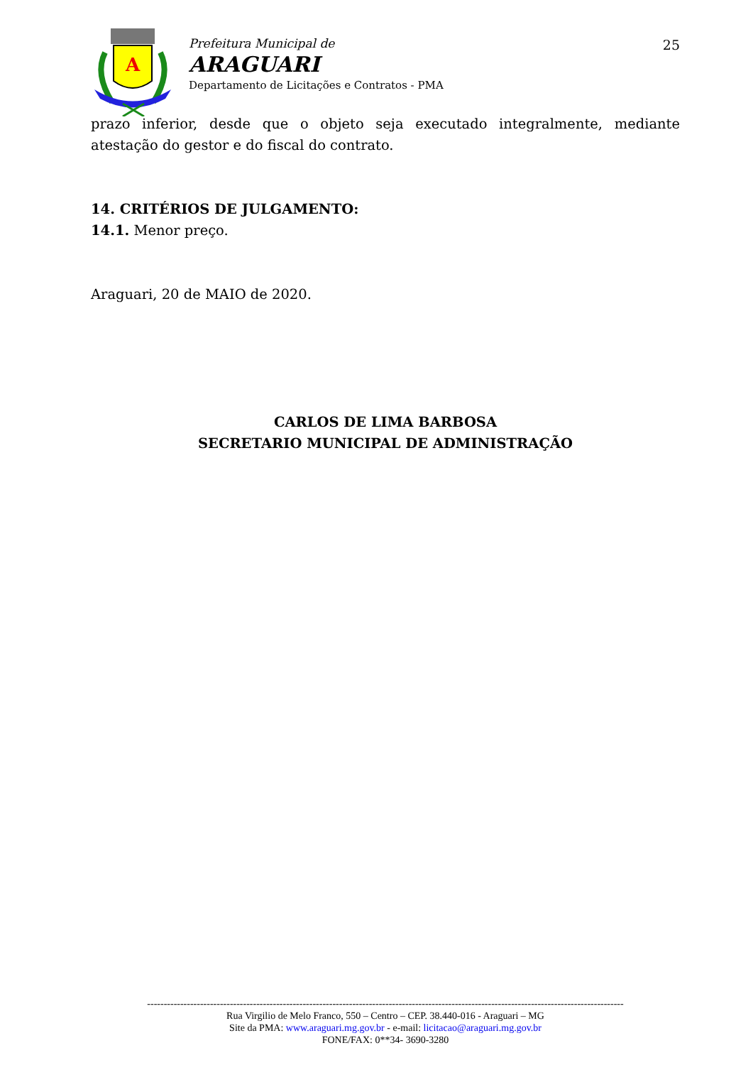A
Prefeitura Municipal de
ARAGUARI
Departamento de Licitações e Contratos - PMA
25
prazo inferior, desde que o objeto seja executado integralmente, mediante
atestação do gestor e do fiscal do contrato.
14. CRITÉRIOS DE JULGAMENTO:
14.1. Menor preço.
Araguari, 20 de MAIO de 2020.
CARLOS DE LIMA BARBOSA
SECRETARIO MUNICIPAL DE ADMINISTRAÇÃO
------------------------------------------------------------------------------------------------------------------------------------------------
Rua Virgilio de Melo Franco, 550 – Centro – CEP. 38.440-016 - Araguari – MG
Site da PMA: www.araguari.mg.gov.br - e-mail: licitacao@araguari.mg.gov.br
FONE/FAX: 0**34- 3690-3280